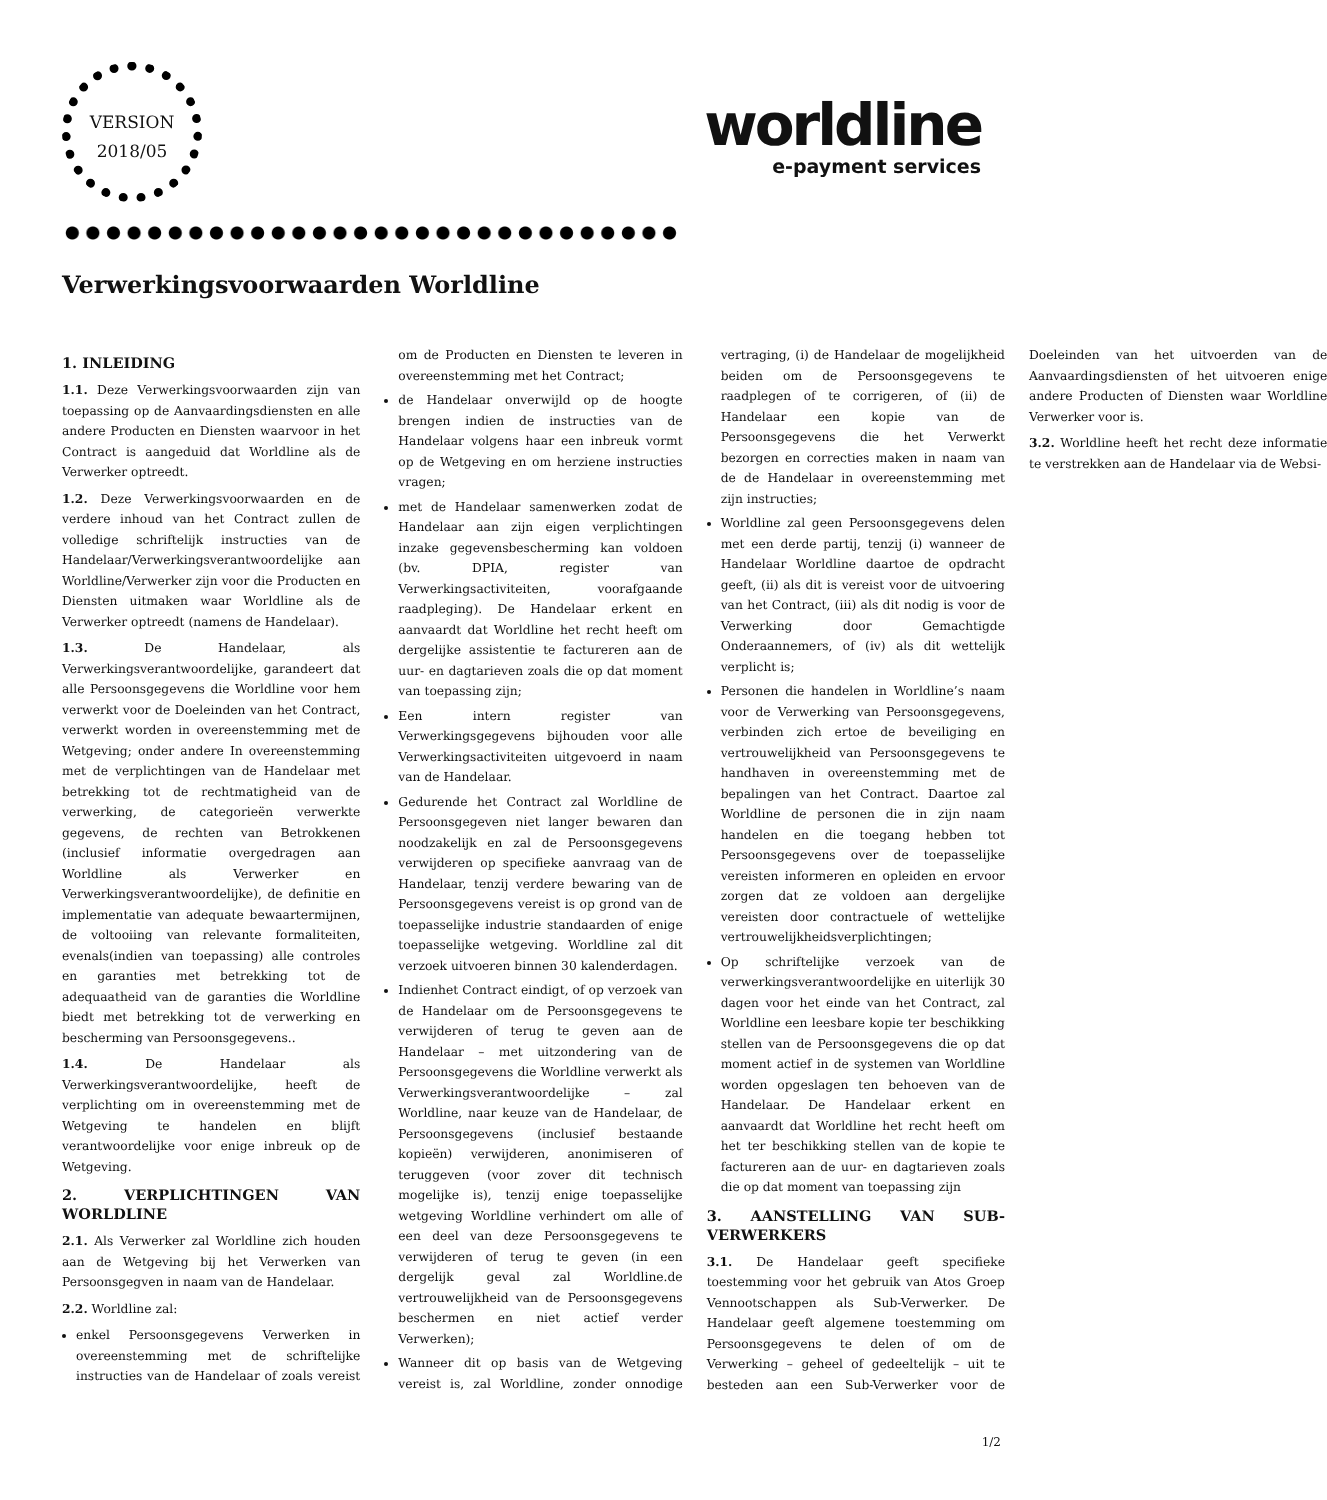VERSION
2018/05
worldline
e-payment services
Verwerkingsvoorwaarden Worldline
1. INLEIDING
1.1. Deze Verwerkingsvoorwaarden zijn van toepassing op de Aanvaardingsdiensten en alle andere Producten en Diensten waarvoor in het Contract is aangeduid dat Worldline als de Verwerker optreedt.
1.2. Deze Verwerkingsvoorwaarden en de verdere inhoud van het Contract zullen de volledige schriftelijk instructies van de Handelaar/Verwerkingsverantwoordelijke aan Worldline/Verwerker zijn voor die Producten en Diensten uitmaken waar Worldline als de Verwerker optreedt (namens de Handelaar).
1.3. De Handelaar, als Verwerkingsverantwoordelijke, garandeert dat alle Persoonsgegevens die Worldline voor hem verwerkt voor de Doeleinden van het Contract, verwerkt worden in overeenstemming met de Wetgeving; onder andere In overeenstemming met de verplichtingen van de Handelaar met betrekking tot de rechtmatigheid van de verwerking, de categorieën verwerkte gegevens, de rechten van Betrokkenen (inclusief informatie overgedragen aan Worldline als Verwerker en Verwerkingsverantwoordelijke), de definitie en implementatie van adequate bewaartermijnen, de voltooiing van relevante formaliteiten, evenals(indien van toepassing) alle controles en garanties met betrekking tot de adequaatheid van de garanties die Worldline biedt met betrekking tot de verwerking en bescherming van Persoonsgegevens..
1.4. De Handelaar als Verwerkingsverantwoordelijke, heeft de verplichting om in overeenstemming met de Wetgeving te handelen en blijft verantwoordelijke voor enige inbreuk op de Wetgeving.
2. VERPLICHTINGEN VAN WORLDLINE
2.1. Als Verwerker zal Worldline zich houden aan de Wetgeving bij het Verwerken van Persoonsgegven in naam van de Handelaar.
2.2. Worldline zal:
enkel Persoonsgegevens Verwerken in overeenstemming met de schriftelijke instructies van de Handelaar of zoals vereist om de Producten en Diensten te leveren in overeenstemming met het Contract;
de Handelaar onverwijld op de hoogte brengen indien de instructies van de Handelaar volgens haar een inbreuk vormt op de Wetgeving en om herziene instructies vragen;
met de Handelaar samenwerken zodat de Handelaar aan zijn eigen verplichtingen inzake gegevensbescherming kan voldoen (bv. DPIA, register van Verwerkingsactiviteiten, voorafgaande raadpleging). De Handelaar erkent en aanvaardt dat Worldline het recht heeft om dergelijke assistentie te factureren aan de uur- en dagtarieven zoals die op dat moment van toepassing zijn;
Een intern register van Verwerkingsgegevens bijhouden voor alle Verwerkingsactiviteiten uitgevoerd in naam van de Handelaar.
Gedurende het Contract zal Worldline de Persoonsgegeven niet langer bewaren dan noodzakelijk en zal de Persoonsgegevens verwijderen op specifieke aanvraag van de Handelaar, tenzij verdere bewaring van de Persoonsgegevens vereist is op grond van de toepasselijke industrie standaarden of enige toepasselijke wetgeving. Worldline zal dit verzoek uitvoeren binnen 30 kalenderdagen.
Indienhet Contract eindigt, of op verzoek van de Handelaar om de Persoonsgegevens te verwijderen of terug te geven aan de Handelaar – met uitzondering van de Persoonsgegevens die Worldline verwerkt als Verwerkingsverantwoordelijke – zal Worldline, naar keuze van de Handelaar, de Persoonsgegevens (inclusief bestaande kopieën) verwijderen, anonimiseren of teruggeven (voor zover dit technisch mogelijke is), tenzij enige toepasselijke wetgeving Worldline verhindert om alle of een deel van deze Persoonsgegevens te verwijderen of terug te geven (in een dergelijk geval zal Worldline.de vertrouwelijkheid van de Persoonsgegevens beschermen en niet actief verder Verwerken);
Wanneer dit op basis van de Wetgeving vereist is, zal Worldline, zonder onnodige vertraging, (i) de Handelaar de mogelijkheid beiden om de Persoonsgegevens te raadplegen of te corrigeren, of (ii) de Handelaar een kopie van de Persoonsgegevens die het Verwerkt bezorgen en correcties maken in naam van de de Handelaar in overeenstemming met zijn instructies;
Worldline zal geen Persoonsgegevens delen met een derde partij, tenzij (i) wanneer de Handelaar Worldline daartoe de opdracht geeft, (ii) als dit is vereist voor de uitvoering van het Contract, (iii) als dit nodig is voor de Verwerking door Gemachtigde Onderaannemers, of (iv) als dit wettelijk verplicht is;
Personen die handelen in Worldline’s naam voor de Verwerking van Persoonsgegevens, verbinden zich ertoe de beveiliging en vertrouwelijkheid van Persoonsgegevens te handhaven in overeenstemming met de bepalingen van het Contract. Daartoe zal Worldline de personen die in zijn naam handelen en die toegang hebben tot Persoonsgegevens over de toepasselijke vereisten informeren en opleiden en ervoor zorgen dat ze voldoen aan dergelijke vereisten door contractuele of wettelijke vertrouwelijkheidsverplichtingen;
Op schriftelijke verzoek van de verwerkingsverantwoordelijke en uiterlijk 30 dagen voor het einde van het Contract, zal Worldline een leesbare kopie ter beschikking stellen van de Persoonsgegevens die op dat moment actief in de systemen van Worldline worden opgeslagen ten behoeven van de Handelaar. De Handelaar erkent en aanvaardt dat Worldline het recht heeft om het ter beschikking stellen van de kopie te factureren aan de uur- en dagtarieven zoals die op dat moment van toepassing zijn
3. AANSTELLING VAN SUB-VERWERKERS
3.1. De Handelaar geeft specifieke toestemming voor het gebruik van Atos Groep Vennootschappen als Sub-Verwerker. De Handelaar geeft algemene toestemming om Persoonsgegevens te delen of om de Verwerking – geheel of gedeeltelijk – uit te besteden aan een Sub-Verwerker voor de Doeleinden van het uitvoerden van de Aanvaardingsdiensten of het uitvoeren enige andere Producten of Diensten waar Worldline Verwerker voor is.
3.2. Worldline heeft het recht deze informatie te verstrekken aan de Handelaar via de Websi-
1/2